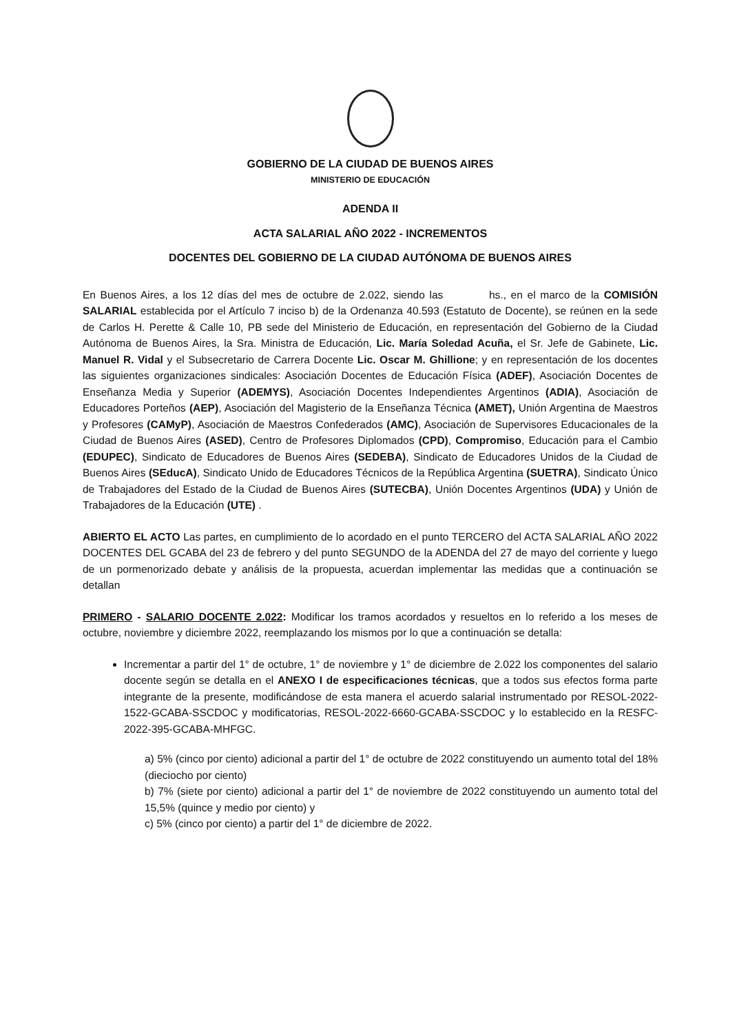GOBIERNO DE LA CIUDAD DE BUENOS AIRES
MINISTERIO DE EDUCACIÓN
ADENDA II
ACTA SALARIAL AÑO 2022 - INCREMENTOS
DOCENTES DEL GOBIERNO DE LA CIUDAD AUTÓNOMA DE BUENOS AIRES
En Buenos Aires, a los 12 días del mes de octubre de 2.022, siendo las hs., en el marco de la COMISIÓN SALARIAL establecida por el Artículo 7 inciso b) de la Ordenanza 40.593 (Estatuto de Docente), se reúnen en la sede de Carlos H. Perette & Calle 10, PB sede del Ministerio de Educación, en representación del Gobierno de la Ciudad Autónoma de Buenos Aires, la Sra. Ministra de Educación, Lic. María Soledad Acuña, el Sr. Jefe de Gabinete, Lic. Manuel R. Vidal y el Subsecretario de Carrera Docente Lic. Oscar M. Ghillione; y en representación de los docentes las siguientes organizaciones sindicales: Asociación Docentes de Educación Física (ADEF), Asociación Docentes de Enseñanza Media y Superior (ADEMYS), Asociación Docentes Independientes Argentinos (ADIA), Asociación de Educadores Porteños (AEP), Asociación del Magisterio de la Enseñanza Técnica (AMET), Unión Argentina de Maestros y Profesores (CAMyP), Asociación de Maestros Confederados (AMC), Asociación de Supervisores Educacionales de la Ciudad de Buenos Aires (ASED), Centro de Profesores Diplomados (CPD), Compromiso, Educación para el Cambio (EDUPEC), Sindicato de Educadores de Buenos Aires (SEDEBA), Sindicato de Educadores Unidos de la Ciudad de Buenos Aires (SEducA), Sindicato Unido de Educadores Técnicos de la República Argentina (SUETRA), Sindicato Único de Trabajadores del Estado de la Ciudad de Buenos Aires (SUTECBA), Unión Docentes Argentinos (UDA) y Unión de Trabajadores de la Educación (UTE) .
ABIERTO EL ACTO Las partes, en cumplimiento de lo acordado en el punto TERCERO del ACTA SALARIAL AÑO 2022 DOCENTES DEL GCABA del 23 de febrero y del punto SEGUNDO de la ADENDA del 27 de mayo del corriente y luego de un pormenorizado debate y análisis de la propuesta, acuerdan implementar las medidas que a continuación se detallan
PRIMERO - SALARIO DOCENTE 2.022: Modificar los tramos acordados y resueltos en lo referido a los meses de octubre, noviembre y diciembre 2022, reemplazando los mismos por lo que a continuación se detalla:
Incrementar a partir del 1° de octubre, 1° de noviembre y 1° de diciembre de 2.022 los componentes del salario docente según se detalla en el ANEXO I de especificaciones técnicas, que a todos sus efectos forma parte integrante de la presente, modificándose de esta manera el acuerdo salarial instrumentado por RESOL-2022-1522-GCABA-SSCDOC y modificatorias, RESOL-2022-6660-GCABA-SSCDOC y lo establecido en la RESFC-2022-395-GCABA-MHFGC.
a) 5% (cinco por ciento) adicional a partir del 1° de octubre de 2022 constituyendo un aumento total del 18% (dieciocho por ciento)
b) 7% (siete por ciento) adicional a partir del 1° de noviembre de 2022 constituyendo un aumento total del 15,5% (quince y medio por ciento) y
c) 5% (cinco por ciento) a partir del 1° de diciembre de 2022.